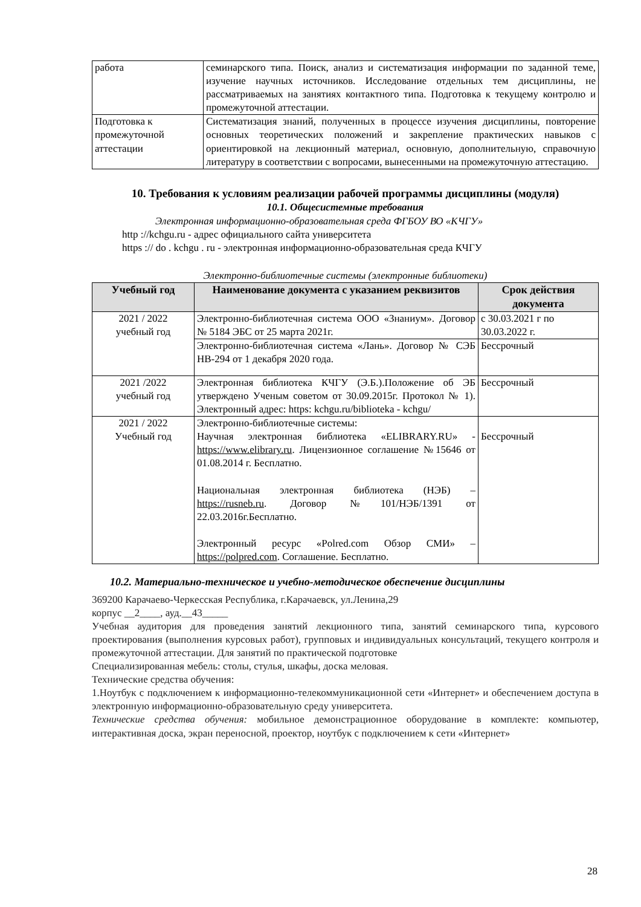| работа | семинарского типа. Поиск, анализ и систематизация информации по заданной теме, изучение научных источников. Исследование отдельных тем дисциплины, не рассматриваемых на занятиях контактного типа. Подготовка к текущему контролю и промежуточной аттестации. |
| Подготовка к промежуточной аттестации | Систематизация знаний, полученных в процессе изучения дисциплины, повторение основных теоретических положений и закрепление практических навыков с ориентировкой на лекционный материал, основную, дополнительную, справочную литературу в соответствии с вопросами, вынесенными на промежуточную аттестацию. |
10. Требования к условиям реализации рабочей программы дисциплины (модуля)
10.1. Общесистемные требования
Электронная информационно-образовательная среда ФГБОУ ВО «КЧГУ»
http ://kchgu.ru - адрес официального сайта университета
https :// do . kchgu . ru - электронная информационно-образовательная среда КЧГУ
Электронно-библиотечные системы (электронные библиотеки)
| Учебный год | Наименование документа с указанием реквизитов | Срок действия документа |
| --- | --- | --- |
| 2021 / 2022 учебный год | Электронно-библиотечная система ООО «Знаниум». Договор № 5184 ЭБС от 25 марта 2021г. | с 30.03.2021 г по 30.03.2022 г. |
| | Электронно-библиотечная система «Лань». Договор № СЭБ НВ-294 от 1 декабря 2020 года. | Бессрочный |
| 2021 /2022 учебный год | Электронная библиотека КЧГУ (Э.Б.).Положение об ЭБ утверждено Ученым советом от 30.09.2015г. Протокол № 1). Электронный адрес: https: kchgu.ru/biblioteka - kchgu/ | Бессрочный |
| 2021 / 2022 Учебный год | Электронно-библиотечные системы: Научная электронная библиотека «ELIBRARY.RU» - https://www.elibrary.ru . Лицензионное соглашение №15646 от 01.08.2014 г. Бесплатно. Национальная электронная библиотека (НЭБ) – https://rusneb.ru . Договор №101/НЭБ/1391 от 22.03.2016г.Бесплатно. Электронный ресурс «Polred.com Обзор СМИ» – https://polpred.com . Соглашение. Бесплатно. | Бессрочный |
10.2. Материально-техническое и учебно-методическое обеспечение дисциплины
369200 Карачаево-Черкесская Республика, г.Карачаевск, ул.Ленина,29
корпус __2____, ауд.__43_____
Учебная аудитория для проведения занятий лекционного типа, занятий семинарского типа, курсового проектирования (выполнения курсовых работ), групповых и индивидуальных консультаций, текущего контроля и промежуточной аттестации. Для занятий по практической подготовке
Специализированная мебель: столы, стулья, шкафы, доска меловая.
Технические средства обучения:
1.Ноутбук с подключением к информационно-телекоммуникационной сети «Интернет» и обеспечением доступа в электронную информационно-образовательную среду университета.
Технические средства обучения: мобильное демонстрационное оборудование в комплекте: компьютер, интерактивная доска, экран переносной, проектор, ноутбук с подключением к сети «Интернет»
28